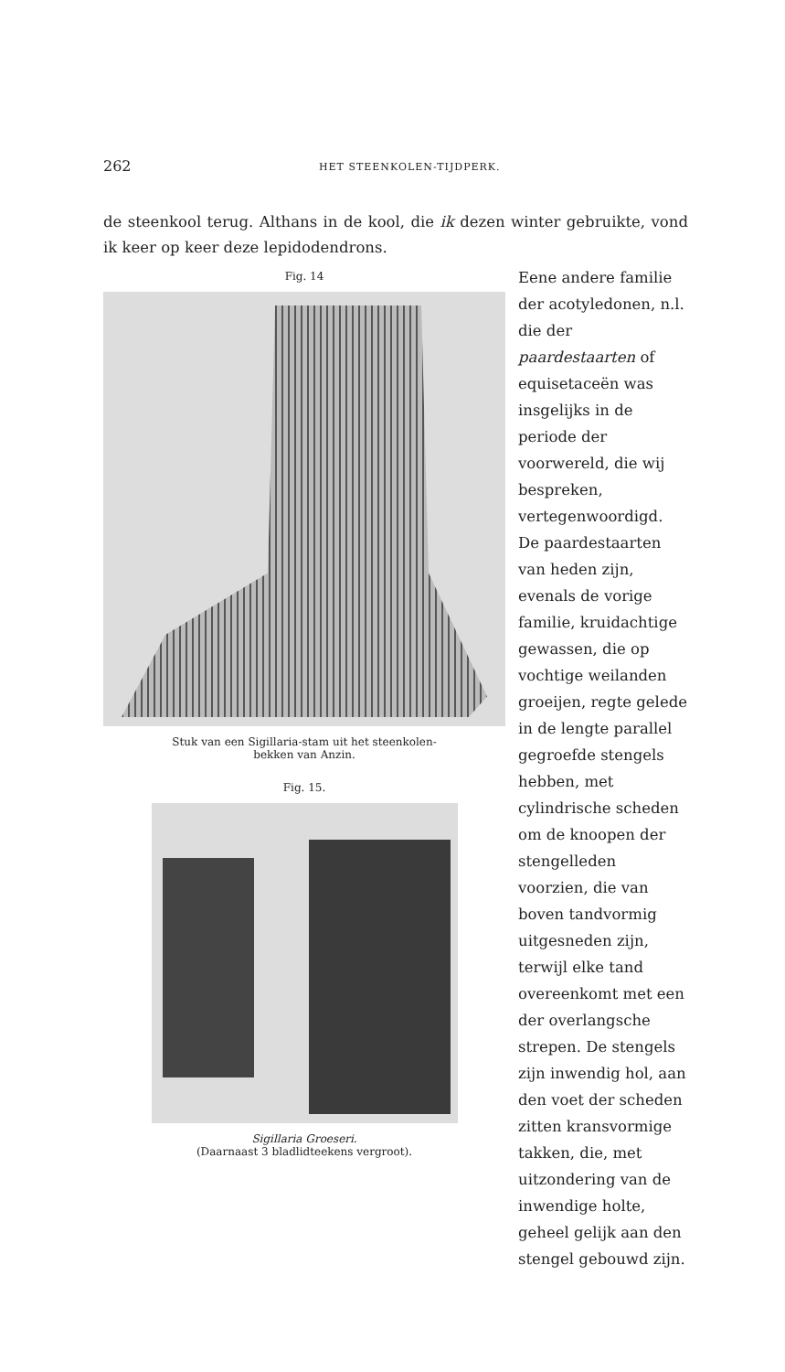262 HET STEENKOLEN-TIJDPERK.
de steenkool terug. Althans in de kool, die ik dezen winter gebruikte, vond ik keer op keer deze lepidodendrons.
Fig. 14
Stuk van een Sigillaria-stam uit het steenkolen-
bekken van Anzin.
Fig. 15.
Sigillaria Groeseri.
(Daarnaast 3 bladlidteekens vergroot).
Eene andere familie der acotyledonen, n.l. die der paardestaarten of equisetaceën was insgelijks in de periode der voorwereld, die wij bespreken, vertegenwoordigd. De paardestaarten van heden zijn, evenals de vorige familie, kruidachtige gewassen, die op vochtige weilanden groeijen, regte gelede in de lengte parallel gegroefde stengels hebben, met cylindrische scheden om de knoopen der stengelleden voorzien, die van boven tandvormig uitgesneden zijn, terwijl elke tand overeenkomt met een der overlangsche strepen. De stengels zijn inwendig hol, aan den voet der scheden zitten kransvormige takken, die, met uitzondering van de inwendige holte, geheel gelijk aan den stengel gebouwd zijn.